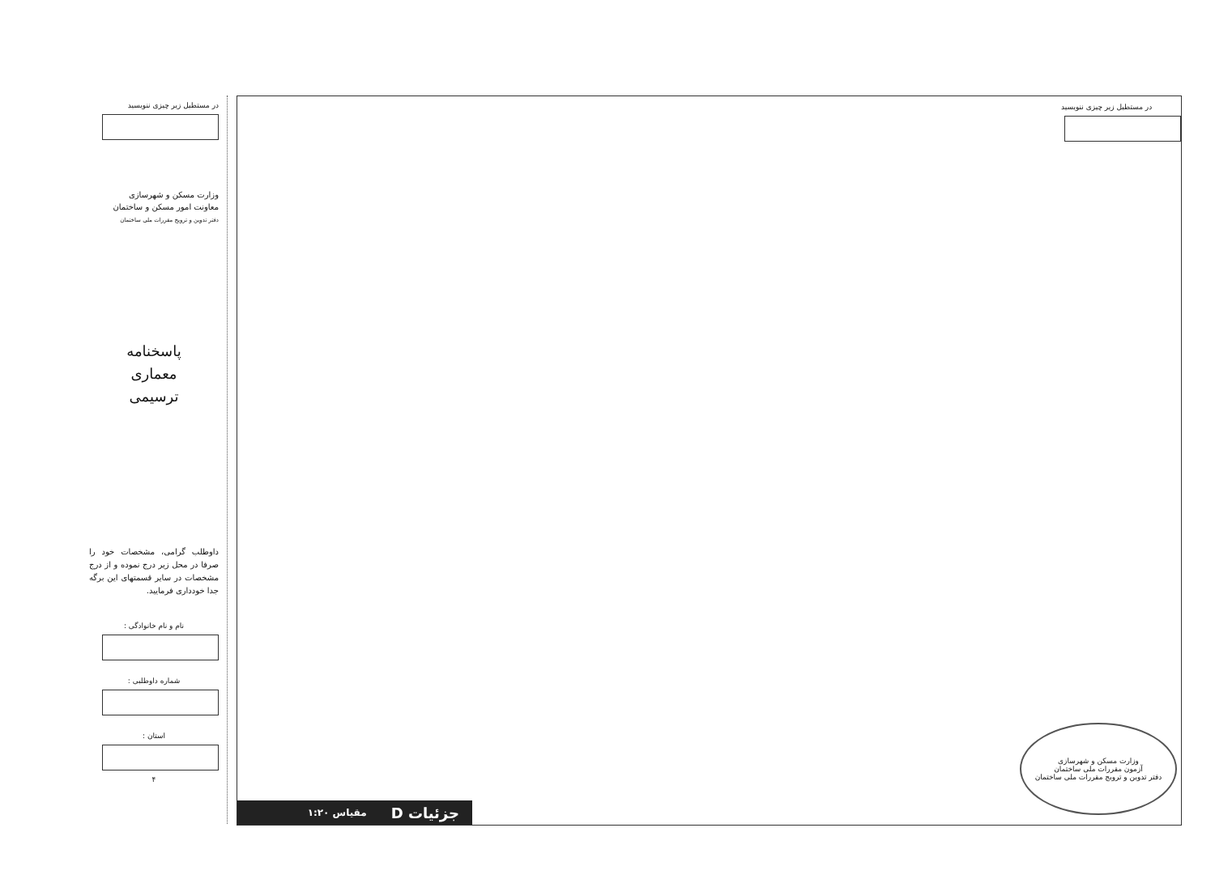در مستطیل زیر چیزی ننویسید
وزارت مسکن و شهرسازی
معاونت امور مسکن و ساختمان
دفتر تدوین و ترویج مقررات ملی ساختمان
پاسخنامه
معماری
ترسیمی
داوطلب گرامی، مشخصات خود را صرفا در محل زیر درج نموده و از درج مشخصات در سایر قسمتهای این برگه جدا خودداری فرمایید.
نام و نام خانوادگی :
شماره داوطلبی :
استان :
۴
در مستطیل زیر چیزی ننویسید
جزئیات D مقیاس ۱:۲۰
وزارت مسکن و شهرسازی
آزمون مقررات ملی ساختمان
دفتر تدوین و ترویج مقررات ملی ساختمان